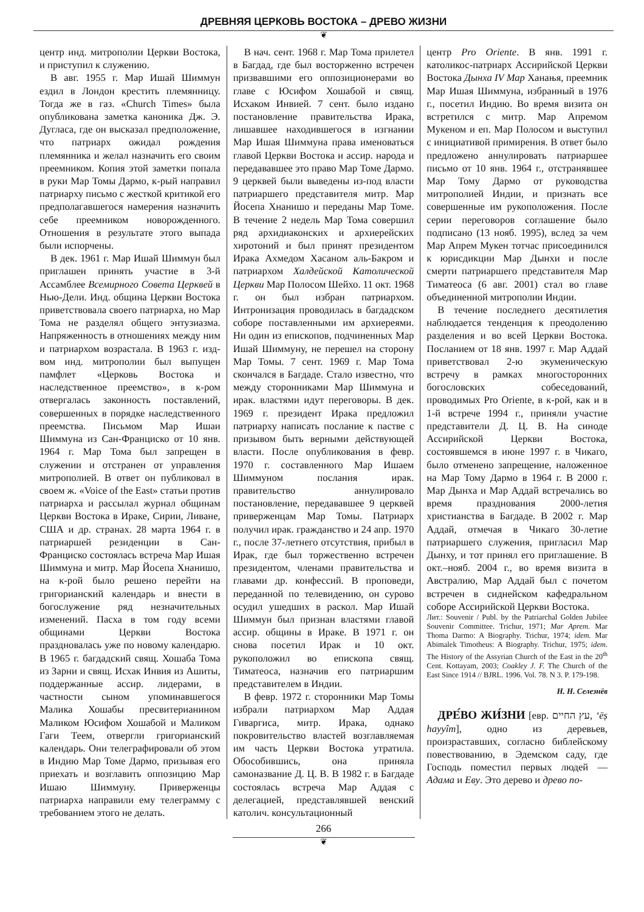ДРЕВНЯЯ ЦЕРКОВЬ ВОСТОКА – ДРЕВО ЖИЗНИ
❦
центр инд. митрополии Церкви Востока, и приступил к служению.
В авг. 1955 г. Мар Ишай Шиммун ездил в Лондон крестить племянницу. Тогда же в газ. «Church Times» была опубликована заметка каноника Дж. Э. Дугласа, где он высказал предположение, что патриарх ожидал рождения племянника и желал назначить его своим преемником. Копия этой заметки попала в руки Мар Томы Дармо, к-рый направил патриарху письмо с жесткой критикой его предполагавшегося намерения назначить себе преемником новорожденного. Отношения в результате этого выпада были испорчены.
В дек. 1961 г. Мар Ишай Шиммун был приглашен принять участие в 3-й Ассамблее Всемирного Совета Церквей в Нью-Дели. Инд. община Церкви Востока приветствовала своего патриарха, но Мар Тома не разделял общего энтузиазма. Напряженность в отношениях между ним и патриархом возрастала. В 1963 г. изд-вом инд. митрополии был выпущен памфлет «Церковь Востока и наследственное преемство», в к-ром отвергалась законность поставлений, совершенных в порядке наследственного преемства. Письмом Мар Ишаи Шиммуна из Сан-Франциско от 10 янв. 1964 г. Мар Тома был запрещен в служении и отстранен от управления митрополией. В ответ он публиковал в своем ж. «Voice of the East» статьи против патриарха и рассылал журнал общинам Церкви Востока в Ираке, Сирии, Ливане, США и др. странах. 28 марта 1964 г. в патриаршей резиденции в Сан-Франциско состоялась встреча Мар Ишая Шиммуна и митр. Мар Йосепа Хнанишо, на к-рой было решено перейти на григорианский календарь и внести в богослужение ряд незначительных изменений. Пасха в том году всеми общинами Церкви Востока праздновалась уже по новому календарю. В 1965 г. багдадский свящ. Хошаба Тома из Зарни и свящ. Исхак Инвия из Ашиты, поддержанные ассир. лидерами, в частности сыном упоминавшегося Малика Хошабы пресвитерианином Маликом Юсифом Хошабой и Маликом Гаги Теем, отвергли григорианский календарь. Они телеграфировали об этом в Индию Мар Томе Дармо, призывая его приехать и возглавить оппозицию Мар Ишаю Шиммуну. Приверженцы патриарха направили ему телеграмму с требованием этого не делать.
В нач. сент. 1968 г. Мар Тома прилетел в Багдад, где был восторженно встречен призвавшими его оппозиционерами во главе с Юсифом Хошабой и свящ. Исхаком Инвией. 7 сент. было издано постановление правительства Ирака, лишавшее находившегося в изгнании Мар Ишая Шиммуна права именоваться главой Церкви Востока и ассир. народа и передававшее это право Мар Томе Дармо. 9 церквей были выведены из-под власти патриаршего представителя митр. Мар Йосепа Хнанишо и переданы Мар Томе. В течение 2 недель Мар Тома совершил ряд архидиаконских и архиерейских хиротоний и был принят президентом Ирака Ахмедом Хасаном аль-Бакром и патриархом Халдейской Католической Церкви Мар Полосом Шейхо. 11 окт. 1968 г. он был избран патриархом. Интронизация проводилась в багдадском соборе поставленными им архиереями. Ни один из епископов, подчиненных Мар Ишай Шиммуну, не перешел на сторону Мар Томы. 7 сент. 1969 г. Мар Тома скончался в Багдаде. Стало известно, что между сторонниками Мар Шиммуна и ирак. властями идут переговоры. В дек. 1969 г. президент Ирака предложил патриарху написать послание к пастве с призывом быть верными действующей власти. После опубликования в февр. 1970 г. составленного Мар Ишаем Шиммуном послания ирак. правительство аннулировало постановление, передававшее 9 церквей приверженцам Мар Томы. Патриарх получил ирак. гражданство и 24 апр. 1970 г., после 37-летнего отсутствия, прибыл в Ирак, где был торжественно встречен президентом, членами правительства и главами др. конфессий. В проповеди, переданной по телевидению, он сурово осудил ушедших в раскол. Мар Ишай Шиммун был признан властями главой ассир. общины в Ираке. В 1971 г. он снова посетил Ирак и 10 окт. рукоположил во епископа свящ. Тиматеоса, назначив его патриаршим представителем в Индии.
В февр. 1972 г. сторонники Мар Томы избрали патриархом Мар Аддая Гиваргиса, митр. Ирака, однако покровительство властей возглавляемая им часть Церкви Востока утратила. Обособившись, она приняла самоназвание Д. Ц. В. В 1982 г. в Багдаде состоялась встреча Мар Аддая с делегацией, представлявшей венский католич. консультационный
центр Pro Oriente. В янв. 1991 г. католикос-патриарх Ассирийской Церкви Востока Дынха IV Мар Ханањя, преемник Мар Ишая Шиммуна, избранный в 1976 г., посетил Индию. Во время визита он встретился с митр. Мар Апремом Мукеном и еп. Мар Полосом и выступил с инициативой примирения. В ответ было предложено аннулировать патриаршее письмо от 10 янв. 1964 г., отстранявшее Мар Тому Дармо от руководства митрополией Индии, и признать все совершенные им рукоположения. После серии переговоров соглашение было подписано (13 нояб. 1995), вслед за чем Мар Апрем Мукен тотчас присоединился к юрисдикции Мар Дынхи и после смерти патриаршего представителя Мар Тиматеоса (6 авг. 2001) стал во главе объединенной митрополии Индии.
В течение последнего десятилетия наблюдается тенденция к преодолению разделения и во всей Церкви Востока. Посланием от 18 янв. 1997 г. Мар Аддай приветствовал 2-ю экуменическую встречу в рамках многосторонних богословских собеседований, проводимых Pro Oriente, в к-рой, как и в 1-й встрече 1994 г., приняли участие представители Д. Ц. В. На синоде Ассирийской Церкви Востока, состоявшемся в июне 1997 г. в Чикаго, было отменено запрещение, наложенное на Мар Тому Дармо в 1964 г. В 2000 г. Мар Дынха и Мар Аддай встречались во время празднования 2000-летия христианства в Багдаде. В 2002 г. Мар Аддай, отмечая в Чикаго 30-летие патриаршего служения, пригласил Мар Дынху, и тот принял его приглашение. В окт.–нояб. 2004 г., во время визита в Австралию, Мар Аддай был с почетом встречен в сиднейском кафедральном соборе Ассирийской Церкви Востока.
Лит.: Souvenir / Publ. by the Patriarchal Golden Jubilee Souvenir Committee. Trichur, 1971; Mar Aprem. Mar Thoma Darmo: A Biography. Trichur, 1974; idem. Mar Abimalek Timotheus: A Biography. Trichur, 1975; idem. The History of the Assyrian Church of the East in the 20<sup>th</sup> Cent. Kottayam, 2003; Coakley J. F. The Church of the East Since 1914 // BJRL. 1996. Vol. 78. N 3. P. 179-198.
Н. Н. Селезнёв
ДРЕ́ВО ЖИ́ЗНИ [евр. עץ החיים, ‘ēṣ hayyîm], одно из деревьев, произраставших, согласно библейскому повествованию, в Эдемском саду, где Господь поместил первых людей — Адама и Еву. Это дерево и древо по-
266
❦